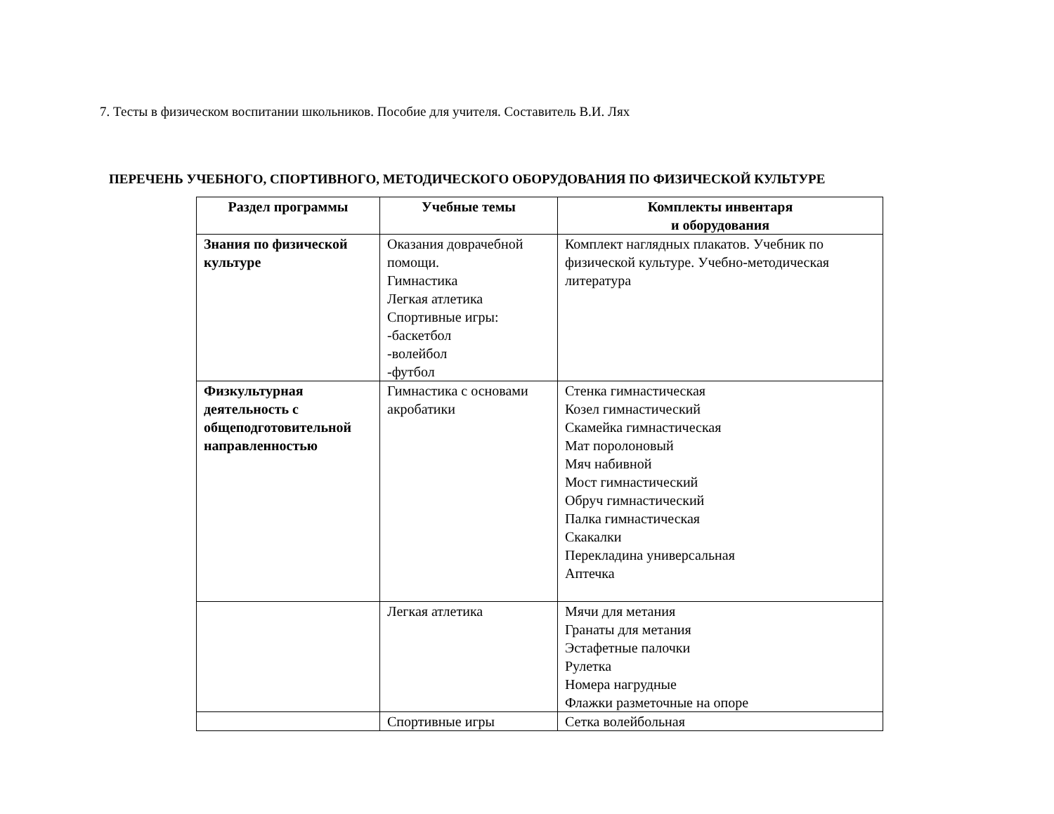7. Тесты в физическом воспитании школьников. Пособие для учителя. Составитель В.И. Лях
ПЕРЕЧЕНЬ УЧЕБНОГО, СПОРТИВНОГО, МЕТОДИЧЕСКОГО ОБОРУДОВАНИЯ ПО ФИЗИЧЕСКОЙ КУЛЬТУРЕ
| Раздел программы | Учебные темы | Комплекты инвентаря и оборудования |
| --- | --- | --- |
| Знания по физической культуре | Оказания доврачебной помощи. Гимнастика Легкая атлетика Спортивные игры: -баскетбол -волейбол -футбол | Комплект наглядных плакатов. Учебник по физической культуре. Учебно-методическая литература |
| Физкультурная деятельность с общеподготовительной направленностью | Гимнастика с основами акробатики | Стенка гимнастическая Козел гимнастический Скамейка гимнастическая Мат поролоновый Мяч набивной Мост гимнастический Обруч гимнастический Палка гимнастическая Скакалки Перекладина универсальная Аптечка |
| | Легкая атлетика | Мячи для метания Гранаты для метания Эстафетные палочки Рулетка Номера нагрудные Флажки разметочные на опоре |
| | Спортивные игры | Сетка волейбольная |